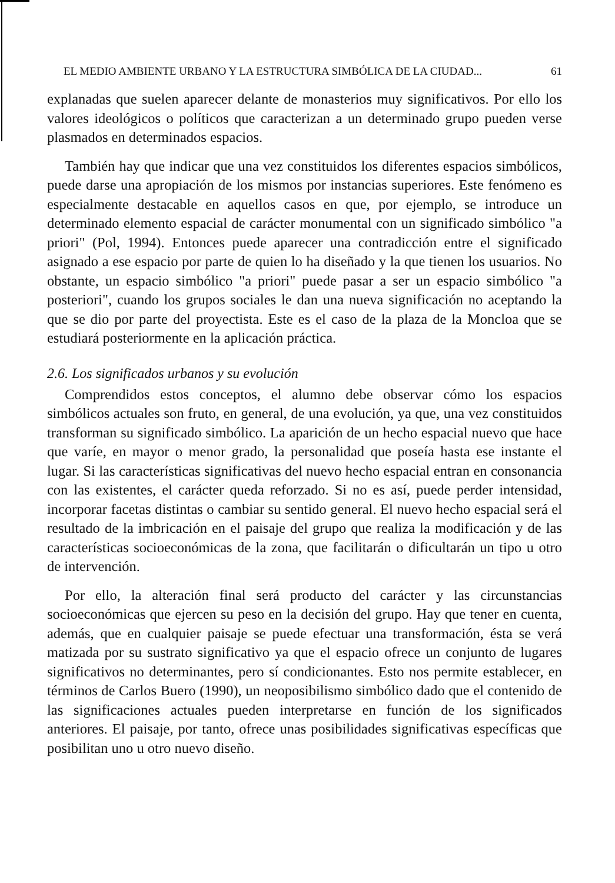EL MEDIO AMBIENTE URBANO Y LA ESTRUCTURA SIMBÓLICA DE LA CIUDAD... 61
explanadas que suelen aparecer delante de monasterios muy significativos. Por ello los valores ideológicos o políticos que caracterizan a un determinado grupo pueden verse plasmados en determinados espacios.
También hay que indicar que una vez constituidos los diferentes espacios simbólicos, puede darse una apropiación de los mismos por instancias superiores. Este fenómeno es especialmente destacable en aquellos casos en que, por ejemplo, se introduce un determinado elemento espacial de carácter monumental con un significado simbólico "a priori" (Pol, 1994). Entonces puede aparecer una contradicción entre el significado asignado a ese espacio por parte de quien lo ha diseñado y la que tienen los usuarios. No obstante, un espacio simbólico "a priori" puede pasar a ser un espacio simbólico "a posteriori", cuando los grupos sociales le dan una nueva significación no aceptando la que se dio por parte del proyectista. Este es el caso de la plaza de la Moncloa que se estudiará posteriormente en la aplicación práctica.
2.6. Los significados urbanos y su evolución
Comprendidos estos conceptos, el alumno debe observar cómo los espacios simbólicos actuales son fruto, en general, de una evolución, ya que, una vez constituidos transforman su significado simbólico. La aparición de un hecho espacial nuevo que hace que varíe, en mayor o menor grado, la personalidad que poseía hasta ese instante el lugar. Si las características significativas del nuevo hecho espacial entran en consonancia con las existentes, el carácter queda reforzado. Si no es así, puede perder intensidad, incorporar facetas distintas o cambiar su sentido general. El nuevo hecho espacial será el resultado de la imbricación en el paisaje del grupo que realiza la modificación y de las características socioeconómicas de la zona, que facilitarán o dificultarán un tipo u otro de intervención.
Por ello, la alteración final será producto del carácter y las circunstancias socioeconómicas que ejercen su peso en la decisión del grupo. Hay que tener en cuenta, además, que en cualquier paisaje se puede efectuar una transformación, ésta se verá matizada por su sustrato significativo ya que el espacio ofrece un conjunto de lugares significativos no determinantes, pero sí condicionantes. Esto nos permite establecer, en términos de Carlos Buero (1990), un neoposibilismo simbólico dado que el contenido de las significaciones actuales pueden interpretarse en función de los significados anteriores. El paisaje, por tanto, ofrece unas posibilidades significativas específicas que posibilitan uno u otro nuevo diseño.